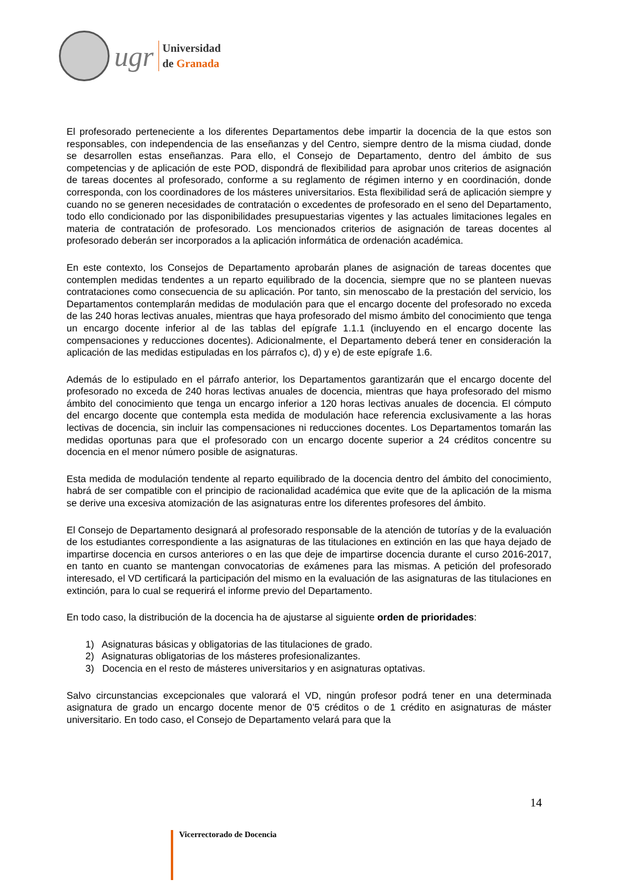ugr
Universidad
de Granada
El profesorado perteneciente a los diferentes Departamentos debe impartir la docencia de la que estos son responsables, con independencia de las enseñanzas y del Centro, siempre dentro de la misma ciudad, donde se desarrollen estas enseñanzas. Para ello, el Consejo de Departamento, dentro del ámbito de sus competencias y de aplicación de este POD, dispondrá de flexibilidad para aprobar unos criterios de asignación de tareas docentes al profesorado, conforme a su reglamento de régimen interno y en coordinación, donde corresponda, con los coordinadores de los másteres universitarios. Esta flexibilidad será de aplicación siempre y cuando no se generen necesidades de contratación o excedentes de profesorado en el seno del Departamento, todo ello condicionado por las disponibilidades presupuestarias vigentes y las actuales limitaciones legales en materia de contratación de profesorado. Los mencionados criterios de asignación de tareas docentes al profesorado deberán ser incorporados a la aplicación informática de ordenación académica.
En este contexto, los Consejos de Departamento aprobarán planes de asignación de tareas docentes que contemplen medidas tendentes a un reparto equilibrado de la docencia, siempre que no se planteen nuevas contrataciones como consecuencia de su aplicación. Por tanto, sin menoscabo de la prestación del servicio, los Departamentos contemplarán medidas de modulación para que el encargo docente del profesorado no exceda de las 240 horas lectivas anuales, mientras que haya profesorado del mismo ámbito del conocimiento que tenga un encargo docente inferior al de las tablas del epígrafe 1.1.1 (incluyendo en el encargo docente las compensaciones y reducciones docentes). Adicionalmente, el Departamento deberá tener en consideración la aplicación de las medidas estipuladas en los párrafos c), d) y e) de este epígrafe 1.6.
Además de lo estipulado en el párrafo anterior, los Departamentos garantizarán que el encargo docente del profesorado no exceda de 240 horas lectivas anuales de docencia, mientras que haya profesorado del mismo ámbito del conocimiento que tenga un encargo inferior a 120 horas lectivas anuales de docencia. El cómputo del encargo docente que contempla esta medida de modulación hace referencia exclusivamente a las horas lectivas de docencia, sin incluir las compensaciones ni reducciones docentes. Los Departamentos tomarán las medidas oportunas para que el profesorado con un encargo docente superior a 24 créditos concentre su docencia en el menor número posible de asignaturas.
Esta medida de modulación tendente al reparto equilibrado de la docencia dentro del ámbito del conocimiento, habrá de ser compatible con el principio de racionalidad académica que evite que de la aplicación de la misma se derive una excesiva atomización de las asignaturas entre los diferentes profesores del ámbito.
El Consejo de Departamento designará al profesorado responsable de la atención de tutorías y de la evaluación de los estudiantes correspondiente a las asignaturas de las titulaciones en extinción en las que haya dejado de impartirse docencia en cursos anteriores o en las que deje de impartirse docencia durante el curso 2016-2017, en tanto en cuanto se mantengan convocatorias de exámenes para las mismas. A petición del profesorado interesado, el VD certificará la participación del mismo en la evaluación de las asignaturas de las titulaciones en extinción, para lo cual se requerirá el informe previo del Departamento.
En todo caso, la distribución de la docencia ha de ajustarse al siguiente orden de prioridades:
1) Asignaturas básicas y obligatorias de las titulaciones de grado.
2) Asignaturas obligatorias de los másteres profesionalizantes.
3) Docencia en el resto de másteres universitarios y en asignaturas optativas.
Salvo circunstancias excepcionales que valorará el VD, ningún profesor podrá tener en una determinada asignatura de grado un encargo docente menor de 0’5 créditos o de 1 crédito en asignaturas de máster universitario. En todo caso, el Consejo de Departamento velará para que la
14
Vicerrectorado de Docencia